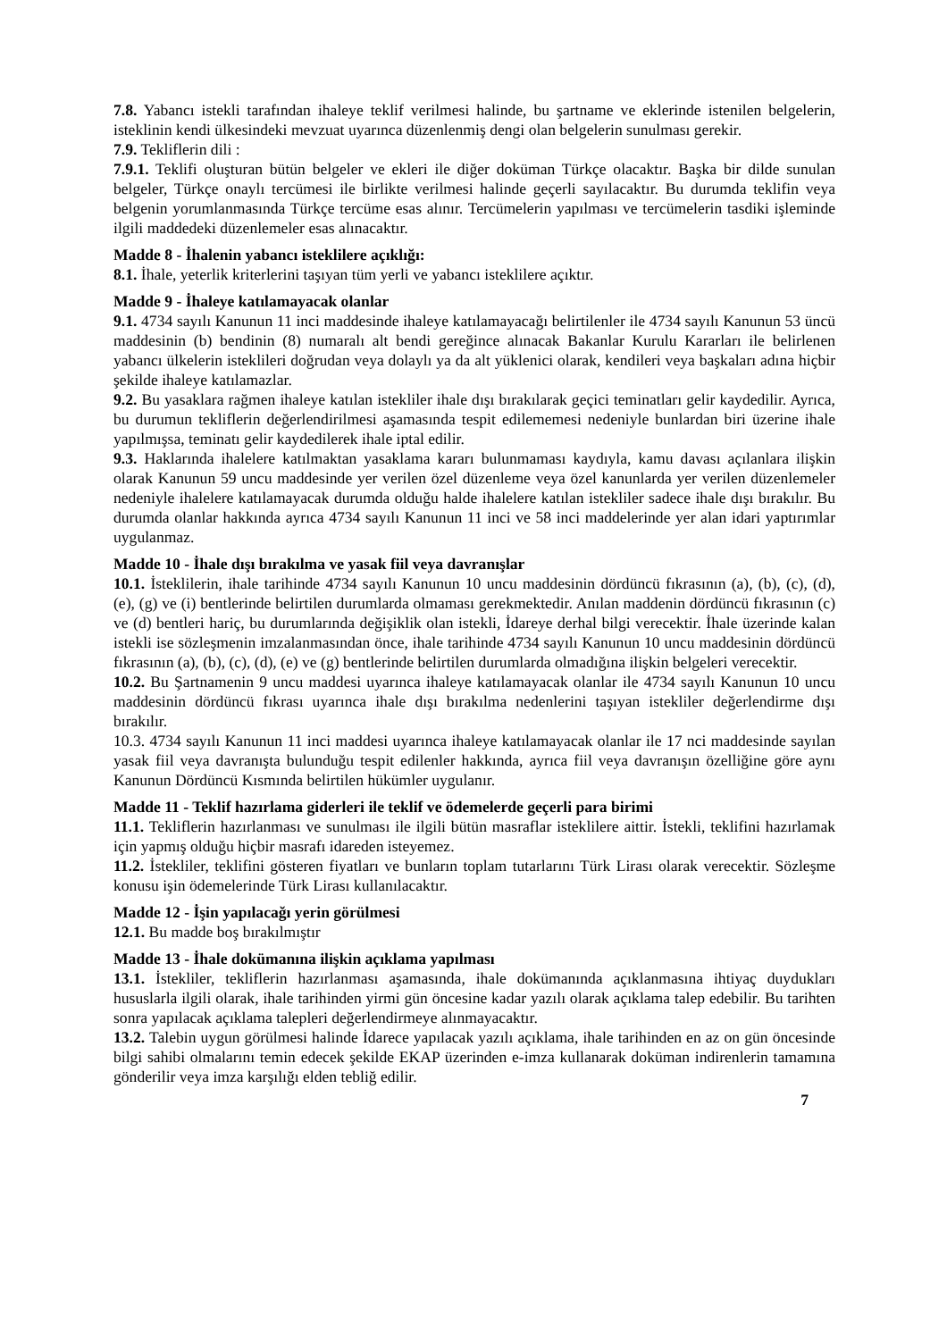7.8. Yabancı istekli tarafından ihaleye teklif verilmesi halinde, bu şartname ve eklerinde istenilen belgelerin, isteklinin kendi ülkesindeki mevzuat uyarınca düzenlenmiş dengi olan belgelerin sunulması gerekir.
7.9. Tekliflerin dili :
7.9.1. Teklifi oluşturan bütün belgeler ve ekleri ile diğer doküman Türkçe olacaktır. Başka bir dilde sunulan belgeler, Türkçe onaylı tercümesi ile birlikte verilmesi halinde geçerli sayılacaktır. Bu durumda teklifin veya belgenin yorumlanmasında Türkçe tercüme esas alınır. Tercümelerin yapılması ve tercümelerin tasdiki işleminde ilgili maddedeki düzenlemeler esas alınacaktır.
Madde 8 - İhalenin yabancı isteklilere açıklığı:
8.1. İhale, yeterlik kriterlerini taşıyan tüm yerli ve yabancı isteklilere açıktır.
Madde 9 - İhaleye katılamayacak olanlar
9.1. 4734 sayılı Kanunun 11 inci maddesinde ihaleye katılamayacağı belirtilenler ile 4734 sayılı Kanunun 53 üncü maddesinin (b) bendinin (8) numaralı alt bendi gereğince alınacak Bakanlar Kurulu Kararları ile belirlenen yabancı ülkelerin isteklileri doğrudan veya dolaylı ya da alt yüklenici olarak, kendileri veya başkaları adına hiçbir şekilde ihaleye katılamazlar.
9.2. Bu yasaklara rağmen ihaleye katılan istekliler ihale dışı bırakılarak geçici teminatları gelir kaydedilir. Ayrıca, bu durumun tekliflerin değerlendirilmesi aşamasında tespit edilememesi nedeniyle bunlardan biri üzerine ihale yapılmışsa, teminatı gelir kaydedilerek ihale iptal edilir.
9.3. Haklarında ihalelere katılmaktan yasaklama kararı bulunmaması kaydıyla, kamu davası açılanlara ilişkin olarak Kanunun 59 uncu maddesinde yer verilen özel düzenleme veya özel kanunlarda yer verilen düzenlemeler nedeniyle ihalelere katılamayacak durumda olduğu halde ihalelere katılan istekliler sadece ihale dışı bırakılır. Bu durumda olanlar hakkında ayrıca 4734 sayılı Kanunun 11 inci ve 58 inci maddelerinde yer alan idari yaptırımlar uygulanmaz.
Madde 10 - İhale dışı bırakılma ve yasak fiil veya davranışlar
10.1. İsteklilerin, ihale tarihinde 4734 sayılı Kanunun 10 uncu maddesinin dördüncü fıkrasının (a), (b), (c), (d), (e), (g) ve (i) bentlerinde belirtilen durumlarda olmaması gerekmektedir. Anılan maddenin dördüncü fıkrasının (c) ve (d) bentleri hariç, bu durumlarında değişiklik olan istekli, İdareye derhal bilgi verecektir. İhale üzerinde kalan istekli ise sözleşmenin imzalanmasından önce, ihale tarihinde 4734 sayılı Kanunun 10 uncu maddesinin dördüncü fıkrasının (a), (b), (c), (d), (e) ve (g) bentlerinde belirtilen durumlarda olmadığına ilişkin belgeleri verecektir.
10.2. Bu Şartnamenin 9 uncu maddesi uyarınca ihaleye katılamayacak olanlar ile 4734 sayılı Kanunun 10 uncu maddesinin dördüncü fıkrası uyarınca ihale dışı bırakılma nedenlerini taşıyan istekliler değerlendirme dışı bırakılır.
10.3. 4734 sayılı Kanunun 11 inci maddesi uyarınca ihaleye katılamayacak olanlar ile 17 nci maddesinde sayılan yasak fiil veya davranışta bulunduğu tespit edilenler hakkında, ayrıca fiil veya davranışın özelliğine göre aynı Kanunun Dördüncü Kısmında belirtilen hükümler uygulanır.
Madde 11 - Teklif hazırlama giderleri ile teklif ve ödemelerde geçerli para birimi
11.1. Tekliflerin hazırlanması ve sunulması ile ilgili bütün masraflar isteklilere aittir. İstekli, teklifini hazırlamak için yapmış olduğu hiçbir masrafı idareden isteyemez.
11.2. İstekliler, teklifini gösteren fiyatları ve bunların toplam tutarlarını Türk Lirası olarak verecektir. Sözleşme konusu işin ödemelerinde Türk Lirası kullanılacaktır.
Madde 12 - İşin yapılacağı yerin görülmesi
12.1. Bu madde boş bırakılmıştır
Madde 13 - İhale dokümanına ilişkin açıklama yapılması
13.1. İstekliler, tekliflerin hazırlanması aşamasında, ihale dokümanında açıklanmasına ihtiyaç duydukları hususlarla ilgili olarak, ihale tarihinden yirmi gün öncesine kadar yazılı olarak açıklama talep edebilir. Bu tarihten sonra yapılacak açıklama talepleri değerlendirmeye alınmayacaktır.
13.2. Talebin uygun görülmesi halinde İdarece yapılacak yazılı açıklama, ihale tarihinden en az on gün öncesinde bilgi sahibi olmalarını temin edecek şekilde EKAP üzerinden e-imza kullanarak doküman indirenlerin tamamına gönderilir veya imza karşılığı elden tebliğ edilir.
7